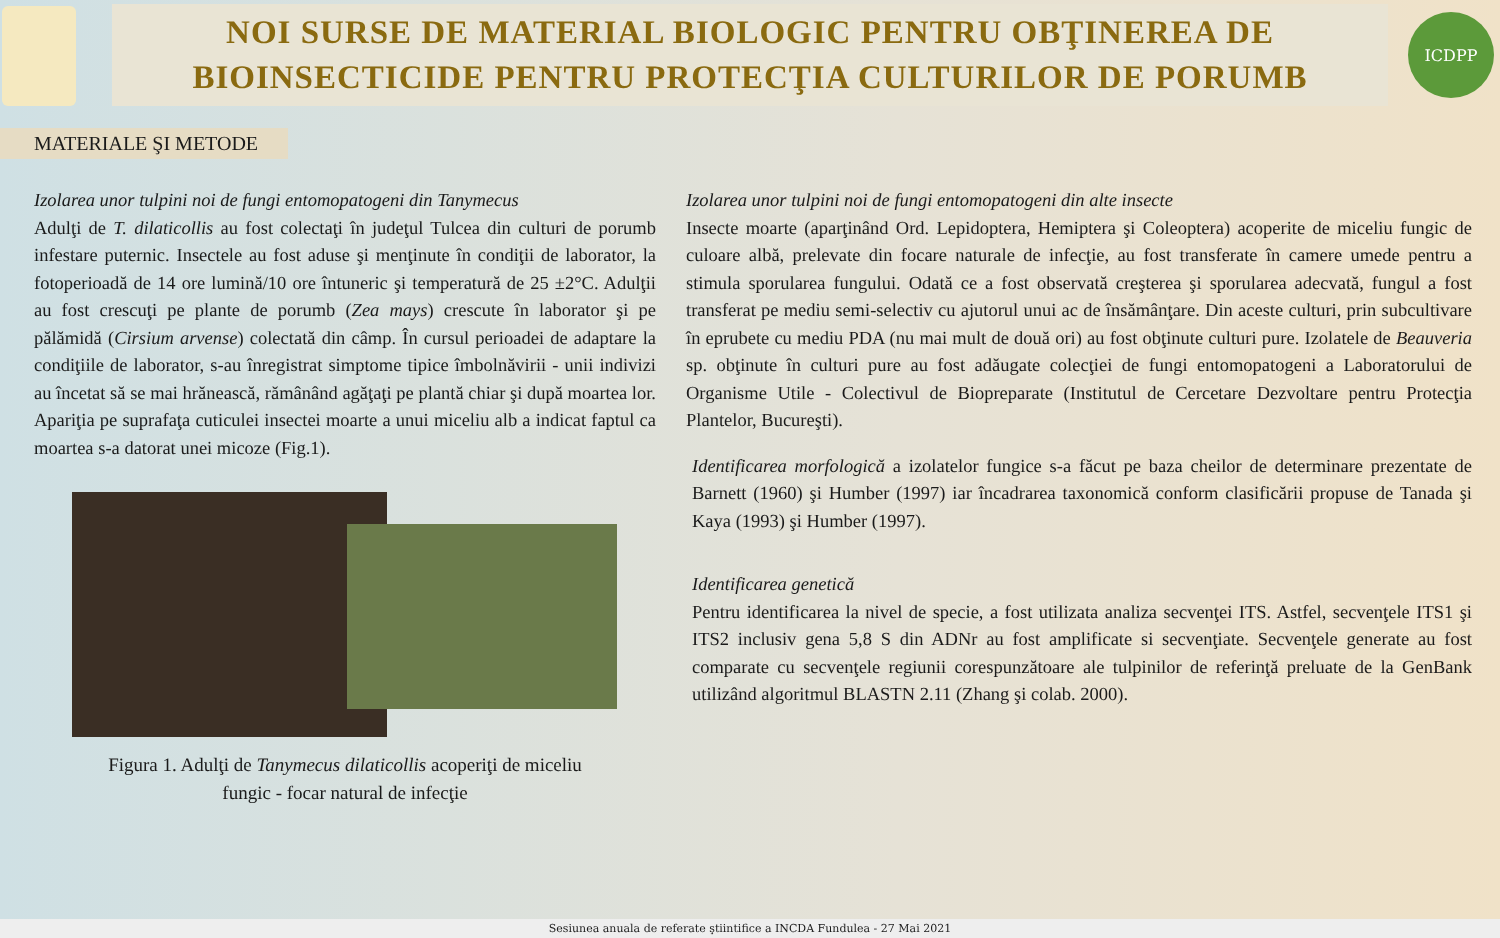NOI SURSE DE MATERIAL BIOLOGIC PENTRU OBŢINEREA DE
BIOINSECTICIDE PENTRU PROTECŢIA CULTURILOR DE PORUMB
ICDPP
MATERIALE ŞI METODE
Izolarea unor tulpini noi de fungi entomopatogeni din Tanymecus
Adulţi de T. dilaticollis au fost colectaţi în judeţul Tulcea din culturi de porumb infestare puternic. Insectele au fost aduse şi menţinute în condiţii de laborator, la fotoperioadă de 14 ore lumină/10 ore întuneric şi temperatură de 25 ±2°C. Adulţii au fost crescuţi pe plante de porumb (Zea mays) crescute în laborator şi pe pălămidă (Cirsium arvense) colectată din câmp. În cursul perioadei de adaptare la condiţiile de laborator, s-au înregistrat simptome tipice îmbolnăvirii - unii indivizi au încetat să se mai hrănească, rămânând agăţaţi pe plantă chiar şi după moartea lor. Apariţia pe suprafaţa cuticulei insectei moarte a unui miceliu alb a indicat faptul ca moartea s-a datorat unei micoze (Fig.1).
Figura 1. Adulţi de Tanymecus dilaticollis acoperiţi de miceliu
fungic - focar natural de infecţie
Izolarea unor tulpini noi de fungi entomopatogeni din alte insecte
Insecte moarte (aparţinând Ord. Lepidoptera, Hemiptera şi Coleoptera) acoperite de miceliu fungic de culoare albă, prelevate din focare naturale de infecţie, au fost transferate în camere umede pentru a stimula sporularea fungului. Odată ce a fost observată creşterea şi sporularea adecvată, fungul a fost transferat pe mediu semi-selectiv cu ajutorul unui ac de însămânţare. Din aceste culturi, prin subcultivare în eprubete cu mediu PDA (nu mai mult de două ori) au fost obţinute culturi pure. Izolatele de Beauveria sp. obţinute în culturi pure au fost adăugate colecţiei de fungi entomopatogeni a Laboratorului de Organisme Utile - Colectivul de Biopreparate (Institutul de Cercetare Dezvoltare pentru Protecţia Plantelor, Bucureşti).
Identificarea morfologică a izolatelor fungice s-a făcut pe baza cheilor de determinare prezentate de Barnett (1960) şi Humber (1997) iar încadrarea taxonomică conform clasificării propuse de Tanada şi Kaya (1993) şi Humber (1997).
Identificarea genetică
Pentru identificarea la nivel de specie, a fost utilizata analiza secvenţei ITS. Astfel, secvenţele ITS1 şi ITS2 inclusiv gena 5,8 S din ADNr au fost amplificate si secvenţiate. Secvenţele generate au fost comparate cu secvenţele regiunii corespunzătoare ale tulpinilor de referinţă preluate de la GenBank utilizând algoritmul BLASTN 2.11 (Zhang şi colab. 2000).
Sesiunea anuala de referate ştiintifice a INCDA Fundulea - 27 Mai 2021